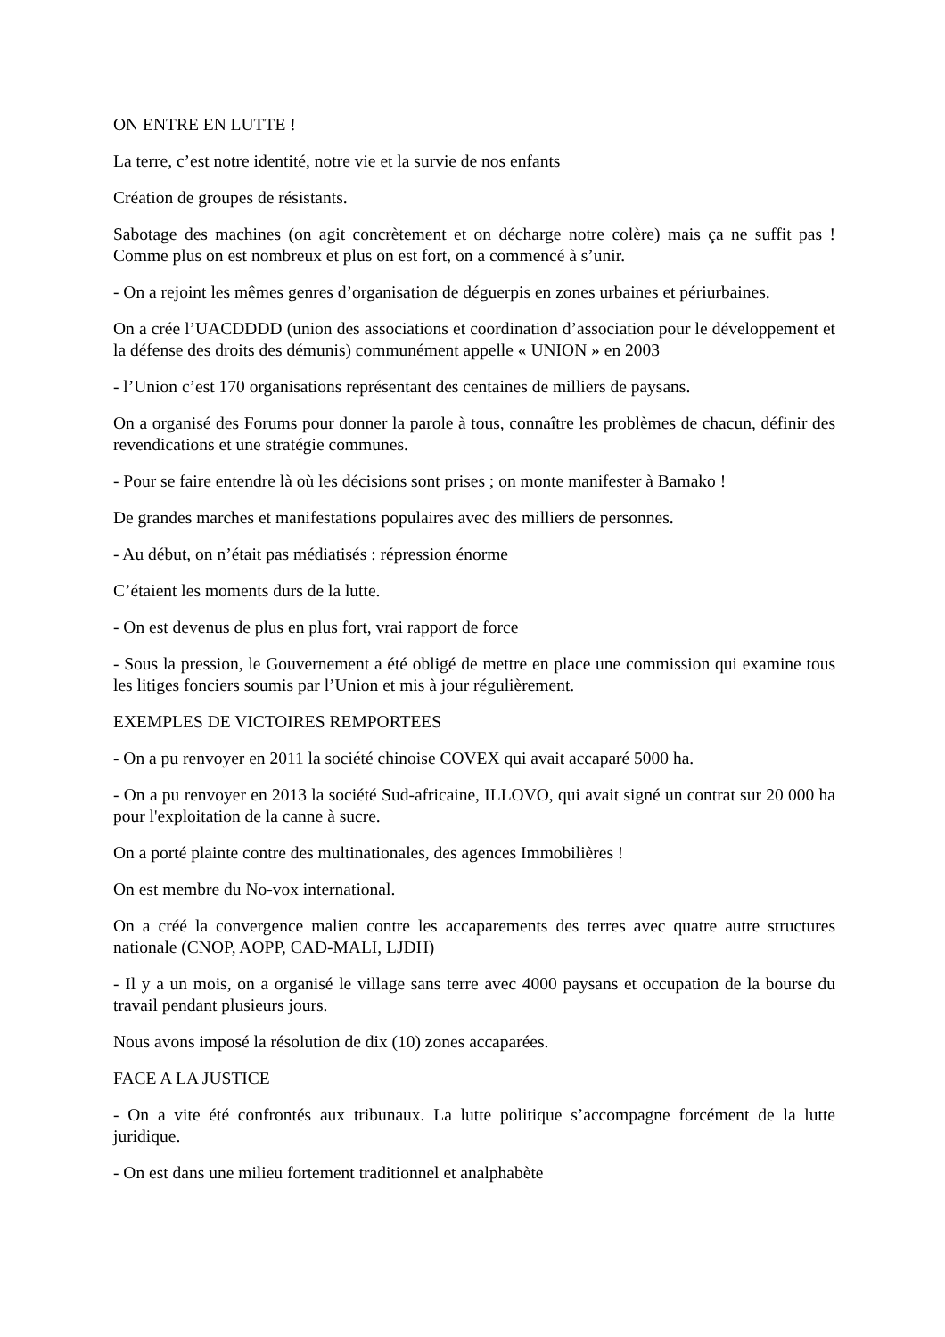ON ENTRE EN LUTTE !
La terre, c’est notre identité, notre vie et la survie de nos enfants
Création de groupes de résistants.
Sabotage des machines (on agit concrètement et on décharge notre colère) mais ça ne suffit pas ! Comme plus on est nombreux et plus on est fort, on a commencé à s’unir.
- On a rejoint les mêmes genres d’organisation de déguerpis en zones urbaines et périurbaines.
On a crée l’UACDDDD (union des associations et coordination d’association pour le développement et la défense des droits des démunis) communément appelle « UNION » en 2003
- l’Union c’est 170 organisations représentant des centaines de milliers de paysans.
On a organisé des Forums pour donner la parole à tous, connaître les problèmes de chacun, définir des revendications et une stratégie communes.
- Pour se faire entendre là où les décisions sont prises ; on monte manifester à Bamako !
De grandes marches et manifestations populaires avec des milliers de personnes.
- Au début, on n’était pas médiatisés : répression énorme
C’étaient les moments durs de la lutte.
- On est devenus de plus en plus fort, vrai rapport de force
- Sous la pression, le Gouvernement a été obligé de mettre en place une commission qui examine tous les litiges fonciers soumis par l’Union et mis à jour régulièrement.
EXEMPLES DE VICTOIRES REMPORTEES
- On a pu renvoyer en 2011 la société chinoise COVEX qui avait accaparé 5000 ha.
- On a pu renvoyer en 2013 la société Sud-africaine, ILLOVO, qui avait signé un contrat sur 20 000 ha pour l'exploitation de la canne à sucre.
On a porté plainte contre des multinationales, des agences Immobilières !
On est membre du No-vox international.
On a créé la convergence malien contre les accaparements des terres avec quatre autre structures nationale (CNOP, AOPP, CAD-MALI, LJDH)
- Il y a un mois, on a organisé le village sans terre avec 4000 paysans et occupation de la bourse du travail pendant plusieurs jours.
Nous avons imposé la résolution de dix (10) zones accaparées.
FACE A LA JUSTICE
- On a vite été confrontés aux tribunaux. La lutte politique s’accompagne forcément de la lutte juridique.
- On est dans une milieu fortement traditionnel et analphabète